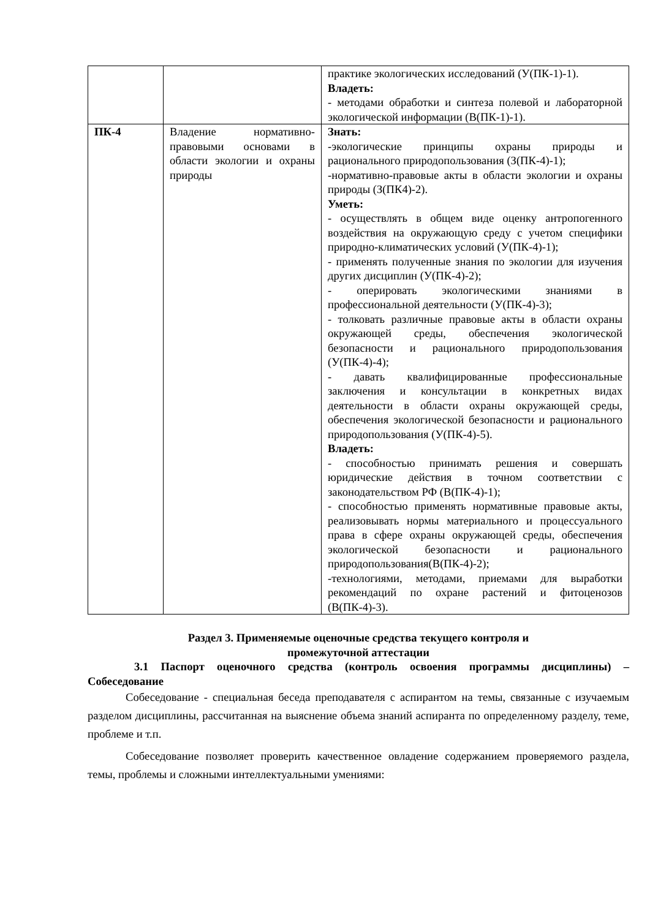| | | практике экологических исследований (У(ПК-1)-1). Владеть: - методами обработки и синтеза полевой и лабораторной экологической информации (В(ПК-1)-1). |
| ПК-4 | Владение нормативно-правовыми основами в области экологии и охраны природы | Знать: -экологические принципы охраны природы и рационального природопользования (З(ПК-4)-1); -нормативно-правовые акты в области экологии и охраны природы (З(ПК4)-2). Уметь: - осуществлять в общем виде оценку антропогенного воздействия на окружающую среду с учетом специфики природно-климатических условий (У(ПК-4)-1); - применять полученные знания по экологии для изучения других дисциплин (У(ПК-4)-2); - оперировать экологическими знаниями в профессиональной деятельности (У(ПК-4)-3); - толковать различные правовые акты в области охраны окружающей среды, обеспечения экологической безопасности и рационального природопользования (У(ПК-4)-4); - давать квалифицированные профессиональные заключения и консультации в конкретных видах деятельности в области охраны окружающей среды, обеспечения экологической безопасности и рационального природопользования (У(ПК-4)-5). Владеть: - способностью принимать решения и совершать юридические действия в точном соответствии с законодательством РФ (В(ПК-4)-1); - способностью применять нормативные правовые акты, реализовывать нормы материального и процессуального права в сфере охраны окружающей среды, обеспечения экологической безопасности и рационального природопользования(В(ПК-4)-2); -технологиями, методами, приемами для выработки рекомендаций по охране растений и фитоценозов (В(ПК-4)-3). |
Раздел 3. Применяемые оценочные средства текущего контроля и
промежуточной аттестации
3.1 Паспорт оценочного средства (контроль освоения программы дисциплины) – Собеседование
Собеседование - специальная беседа преподавателя с аспирантом на темы, связанные с изучаемым разделом дисциплины, рассчитанная на выяснение объема знаний аспиранта по определенному разделу, теме, проблеме и т.п.
Собеседование позволяет проверить качественное овладение содержанием проверяемого раздела, темы, проблемы и сложными интеллектуальными умениями: